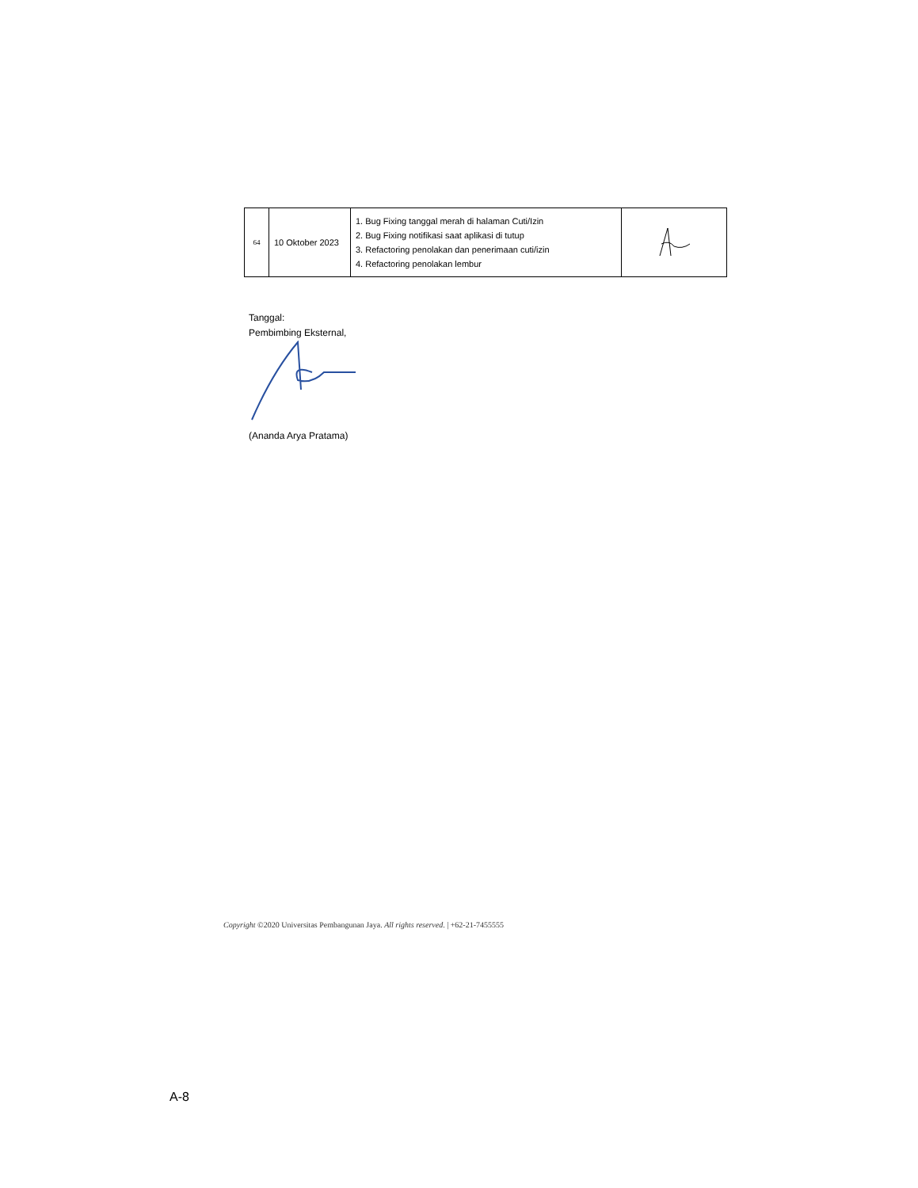| 64 | 10 Oktober 2023 | 1. Bug Fixing tanggal merah di halaman Cuti/Izin 2. Bug Fixing notifikasi saat aplikasi di tutup 3. Refactoring penolakan dan penerimaan cuti/izin 4. Refactoring penolakan lembur | |
Tanggal:
Pembimbing Eksternal,
(Ananda Arya Pratama)
Copyright ©2020 Universitas Pembangunan Jaya. All rights reserved. | +62-21-7455555
A-8